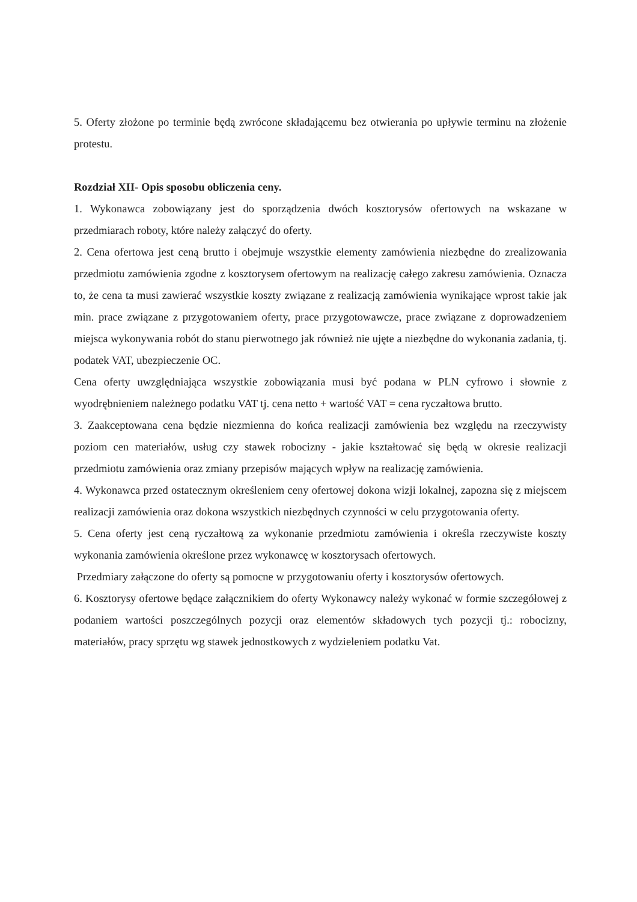5. Oferty złożone po terminie będą zwrócone składającemu bez otwierania po upływie terminu na złożenie protestu.
Rozdział XII- Opis sposobu obliczenia ceny.
1. Wykonawca zobowiązany jest do sporządzenia dwóch kosztorysów ofertowych na wskazane w przedmiarach roboty, które należy załączyć do oferty.
2. Cena ofertowa jest ceną brutto i obejmuje wszystkie elementy zamówienia niezbędne do zrealizowania przedmiotu zamówienia zgodne z kosztorysem ofertowym na realizację całego zakresu zamówienia. Oznacza to, że cena ta musi zawierać wszystkie koszty związane z realizacją zamówienia wynikające wprost takie jak min. prace związane z przygotowaniem oferty, prace przygotowawcze, prace związane z doprowadzeniem miejsca wykonywania robót do stanu pierwotnego jak również nie ujęte a niezbędne do wykonania zadania, tj. podatek VAT, ubezpieczenie OC.
Cena oferty uwzględniająca wszystkie zobowiązania musi być podana w PLN cyfrowo i słownie z wyodrębnieniem należnego podatku VAT tj. cena netto + wartość VAT = cena ryczałtowa brutto.
3. Zaakceptowana cena będzie niezmienna do końca realizacji zamówienia bez względu na rzeczywisty poziom cen materiałów, usług czy stawek robocizny - jakie kształtować się będą w okresie realizacji przedmiotu zamówienia oraz zmiany przepisów mających wpływ na realizację zamówienia.
4. Wykonawca przed ostatecznym określeniem ceny ofertowej dokona wizji lokalnej, zapozna się z miejscem realizacji zamówienia oraz dokona wszystkich niezbędnych czynności w celu przygotowania oferty.
5. Cena oferty jest ceną ryczałtową za wykonanie przedmiotu zamówienia i określa rzeczywiste koszty wykonania zamówienia określone przez wykonawcę w kosztorysach ofertowych.
Przedmiary załączone do oferty są pomocne w przygotowaniu oferty i kosztorysów ofertowych.
6. Kosztorysy ofertowe będące załącznikiem do oferty Wykonawcy należy wykonać w formie szczegółowej z podaniem wartości poszczególnych pozycji oraz elementów składowych tych pozycji tj.: robocizny, materiałów, pracy sprzętu wg stawek jednostkowych z wydzieleniem podatku Vat.